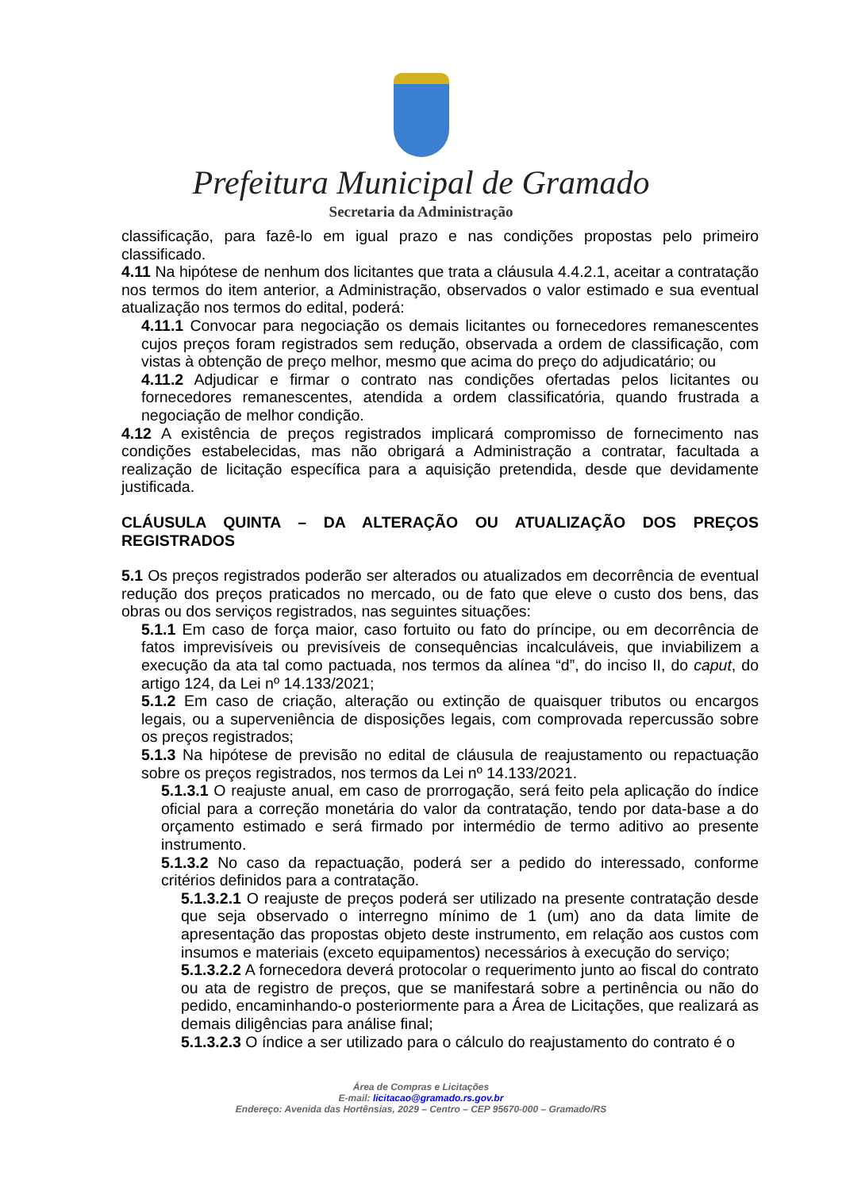Prefeitura Municipal de Gramado
Secretaria da Administração
classificação, para fazê-lo em igual prazo e nas condições propostas pelo primeiro classificado.
4.11 Na hipótese de nenhum dos licitantes que trata a cláusula 4.4.2.1, aceitar a contratação nos termos do item anterior, a Administração, observados o valor estimado e sua eventual atualização nos termos do edital, poderá:
4.11.1 Convocar para negociação os demais licitantes ou fornecedores remanescentes cujos preços foram registrados sem redução, observada a ordem de classificação, com vistas à obtenção de preço melhor, mesmo que acima do preço do adjudicatário; ou
4.11.2 Adjudicar e firmar o contrato nas condições ofertadas pelos licitantes ou fornecedores remanescentes, atendida a ordem classificatória, quando frustrada a negociação de melhor condição.
4.12 A existência de preços registrados implicará compromisso de fornecimento nas condições estabelecidas, mas não obrigará a Administração a contratar, facultada a realização de licitação específica para a aquisição pretendida, desde que devidamente justificada.
CLÁUSULA QUINTA – DA ALTERAÇÃO OU ATUALIZAÇÃO DOS PREÇOS REGISTRADOS
5.1 Os preços registrados poderão ser alterados ou atualizados em decorrência de eventual redução dos preços praticados no mercado, ou de fato que eleve o custo dos bens, das obras ou dos serviços registrados, nas seguintes situações:
5.1.1 Em caso de força maior, caso fortuito ou fato do príncipe, ou em decorrência de fatos imprevisíveis ou previsíveis de consequências incalculáveis, que inviabilizem a execução da ata tal como pactuada, nos termos da alínea “d”, do inciso II, do caput, do artigo 124, da Lei nº 14.133/2021;
5.1.2 Em caso de criação, alteração ou extinção de quaisquer tributos ou encargos legais, ou a superveniência de disposições legais, com comprovada repercussão sobre os preços registrados;
5.1.3 Na hipótese de previsão no edital de cláusula de reajustamento ou repactuação sobre os preços registrados, nos termos da Lei nº 14.133/2021.
5.1.3.1 O reajuste anual, em caso de prorrogação, será feito pela aplicação do índice oficial para a correção monetária do valor da contratação, tendo por data-base a do orçamento estimado e será firmado por intermédio de termo aditivo ao presente instrumento.
5.1.3.2 No caso da repactuação, poderá ser a pedido do interessado, conforme critérios definidos para a contratação.
5.1.3.2.1 O reajuste de preços poderá ser utilizado na presente contratação desde que seja observado o interregno mínimo de 1 (um) ano da data limite de apresentação das propostas objeto deste instrumento, em relação aos custos com insumos e materiais (exceto equipamentos) necessários à execução do serviço;
5.1.3.2.2 A fornecedora deverá protocolar o requerimento junto ao fiscal do contrato ou ata de registro de preços, que se manifestará sobre a pertinência ou não do pedido, encaminhando-o posteriormente para a Área de Licitações, que realizará as demais diligências para análise final;
5.1.3.2.3 O índice a ser utilizado para o cálculo do reajustamento do contrato é o
Área de Compras e Licitações
E-mail: licitacao@gramado.rs.gov.br
Endereço: Avenida das Hortênsias, 2029 – Centro – CEP 95670-000 – Gramado/RS